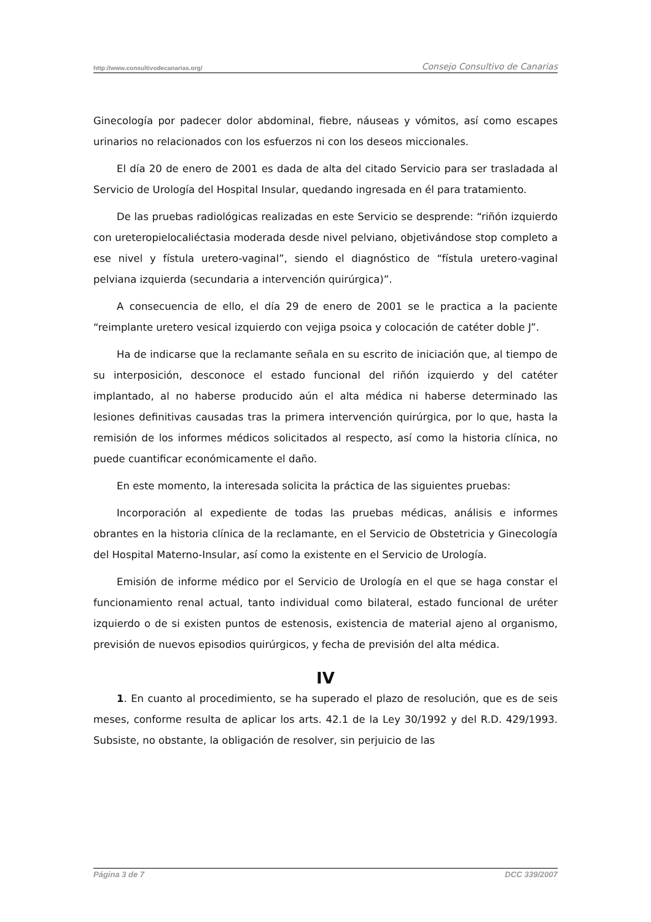http://www.consultivodecanarias.org/ Consejo Consultivo de Canarias
Ginecología por padecer dolor abdominal, fiebre, náuseas y vómitos, así como escapes urinarios no relacionados con los esfuerzos ni con los deseos miccionales.
El día 20 de enero de 2001 es dada de alta del citado Servicio para ser trasladada al Servicio de Urología del Hospital Insular, quedando ingresada en él para tratamiento.
De las pruebas radiológicas realizadas en este Servicio se desprende: “riñón izquierdo con ureteropielocaliéctasia moderada desde nivel pelviano, objetivándose stop completo a ese nivel y fístula uretero-vaginal”, siendo el diagnóstico de “fístula uretero-vaginal pelviana izquierda (secundaria a intervención quirúrgica)”.
A consecuencia de ello, el día 29 de enero de 2001 se le practica a la paciente “reimplante uretero vesical izquierdo con vejiga psoica y colocación de catéter doble J”.
Ha de indicarse que la reclamante señala en su escrito de iniciación que, al tiempo de su interposición, desconoce el estado funcional del riñón izquierdo y del catéter implantado, al no haberse producido aún el alta médica ni haberse determinado las lesiones definitivas causadas tras la primera intervención quirúrgica, por lo que, hasta la remisión de los informes médicos solicitados al respecto, así como la historia clínica, no puede cuantificar económicamente el daño.
En este momento, la interesada solicita la práctica de las siguientes pruebas:
Incorporación al expediente de todas las pruebas médicas, análisis e informes obrantes en la historia clínica de la reclamante, en el Servicio de Obstetricia y Ginecología del Hospital Materno-Insular, así como la existente en el Servicio de Urología.
Emisión de informe médico por el Servicio de Urología en el que se haga constar el funcionamiento renal actual, tanto individual como bilateral, estado funcional de uréter izquierdo o de si existen puntos de estenosis, existencia de material ajeno al organismo, previsión de nuevos episodios quirúrgicos, y fecha de previsión del alta médica.
IV
1. En cuanto al procedimiento, se ha superado el plazo de resolución, que es de seis meses, conforme resulta de aplicar los arts. 42.1 de la Ley 30/1992 y del R.D. 429/1993. Subsiste, no obstante, la obligación de resolver, sin perjuicio de las
Página 3 de 7 DCC 339/2007